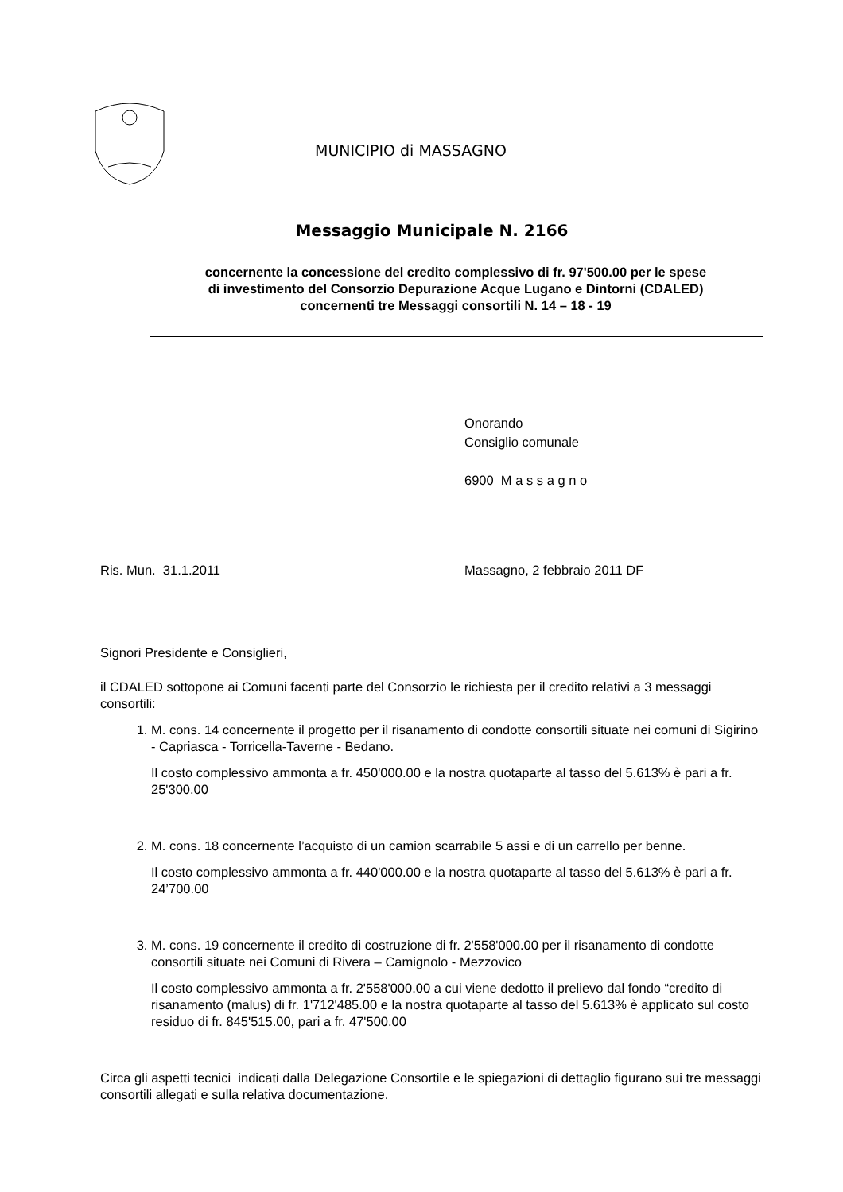MUNICIPIO di MASSAGNO
Messaggio Municipale N. 2166
concernente la concessione del credito complessivo di fr. 97'500.00 per le spese
di investimento del Consorzio Depurazione Acque Lugano e Dintorni (CDALED)
concernenti tre Messaggi consortili N. 14 – 18 - 19
Onorando
Consiglio comunale
6900 M a s s a g n o
Ris. Mun. 31.1.2011 Massagno, 2 febbraio 2011 DF
Signori Presidente e Consiglieri,
il CDALED sottopone ai Comuni facenti parte del Consorzio le richiesta per il credito relativi a 3 messaggi consortili:
1. M. cons. 14 concernente il progetto per il risanamento di condotte consortili situate nei comuni di Sigirino - Capriasca - Torricella-Taverne - Bedano.
Il costo complessivo ammonta a fr. 450'000.00 e la nostra quotaparte al tasso del 5.613% è pari a fr. 25'300.00
2. M. cons. 18 concernente l’acquisto di un camion scarrabile 5 assi e di un carrello per benne.
Il costo complessivo ammonta a fr. 440'000.00 e la nostra quotaparte al tasso del 5.613% è pari a fr. 24’700.00
3. M. cons. 19 concernente il credito di costruzione di fr. 2'558'000.00 per il risanamento di condotte consortili situate nei Comuni di Rivera – Camignolo - Mezzovico
Il costo complessivo ammonta a fr. 2'558'000.00 a cui viene dedotto il prelievo dal fondo “credito di risanamento (malus) di fr. 1'712'485.00 e la nostra quotaparte al tasso del 5.613% è applicato sul costo residuo di fr. 845'515.00, pari a fr. 47'500.00
Circa gli aspetti tecnici indicati dalla Delegazione Consortile e le spiegazioni di dettaglio figurano sui tre messaggi consortili allegati e sulla relativa documentazione.